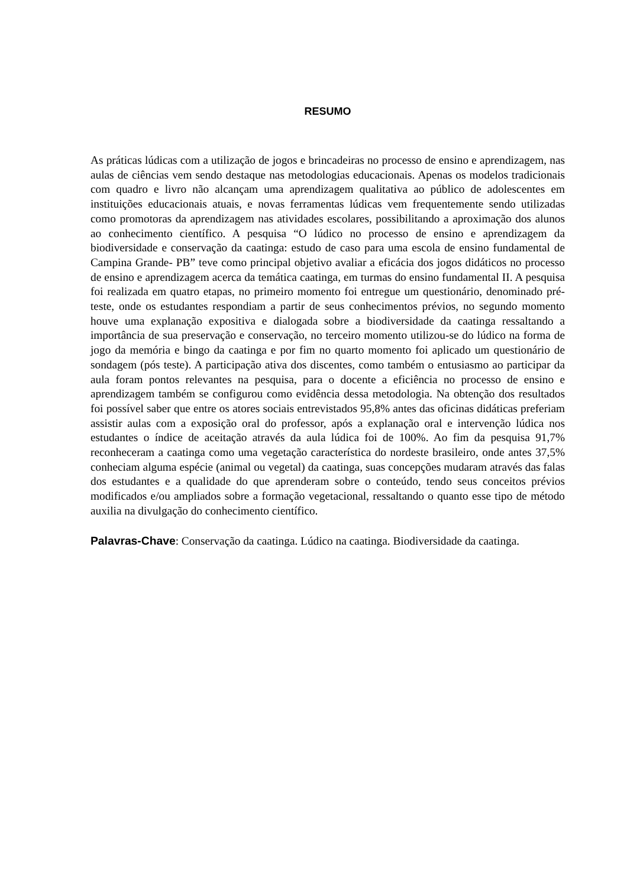RESUMO
As práticas lúdicas com a utilização de jogos e brincadeiras no processo de ensino e aprendizagem, nas aulas de ciências vem sendo destaque nas metodologias educacionais. Apenas os modelos tradicionais com quadro e livro não alcançam uma aprendizagem qualitativa ao público de adolescentes em instituições educacionais atuais, e novas ferramentas lúdicas vem frequentemente sendo utilizadas como promotoras da aprendizagem nas atividades escolares, possibilitando a aproximação dos alunos ao conhecimento científico. A pesquisa “O lúdico no processo de ensino e aprendizagem da biodiversidade e conservação da caatinga: estudo de caso para uma escola de ensino fundamental de Campina Grande- PB” teve como principal objetivo avaliar a eficácia dos jogos didáticos no processo de ensino e aprendizagem acerca da temática caatinga, em turmas do ensino fundamental II. A pesquisa foi realizada em quatro etapas, no primeiro momento foi entregue um questionário, denominado pré-teste, onde os estudantes respondiam a partir de seus conhecimentos prévios, no segundo momento houve uma explanação expositiva e dialogada sobre a biodiversidade da caatinga ressaltando a importância de sua preservação e conservação, no terceiro momento utilizou-se do lúdico na forma de jogo da memória e bingo da caatinga e por fim no quarto momento foi aplicado um questionário de sondagem (pós teste). A participação ativa dos discentes, como também o entusiasmo ao participar da aula foram pontos relevantes na pesquisa, para o docente a eficiência no processo de ensino e aprendizagem também se configurou como evidência dessa metodologia. Na obtenção dos resultados foi possível saber que entre os atores sociais entrevistados 95,8% antes das oficinas didáticas preferiam assistir aulas com a exposição oral do professor, após a explanação oral e intervenção lúdica nos estudantes o índice de aceitação através da aula lúdica foi de 100%. Ao fim da pesquisa 91,7% reconheceram a caatinga como uma vegetação característica do nordeste brasileiro, onde antes 37,5% conheciam alguma espécie (animal ou vegetal) da caatinga, suas concepções mudaram através das falas dos estudantes e a qualidade do que aprenderam sobre o conteúdo, tendo seus conceitos prévios modificados e/ou ampliados sobre a formação vegetacional, ressaltando o quanto esse tipo de método auxilia na divulgação do conhecimento científico.
Palavras-Chave: Conservação da caatinga. Lúdico na caatinga. Biodiversidade da caatinga.